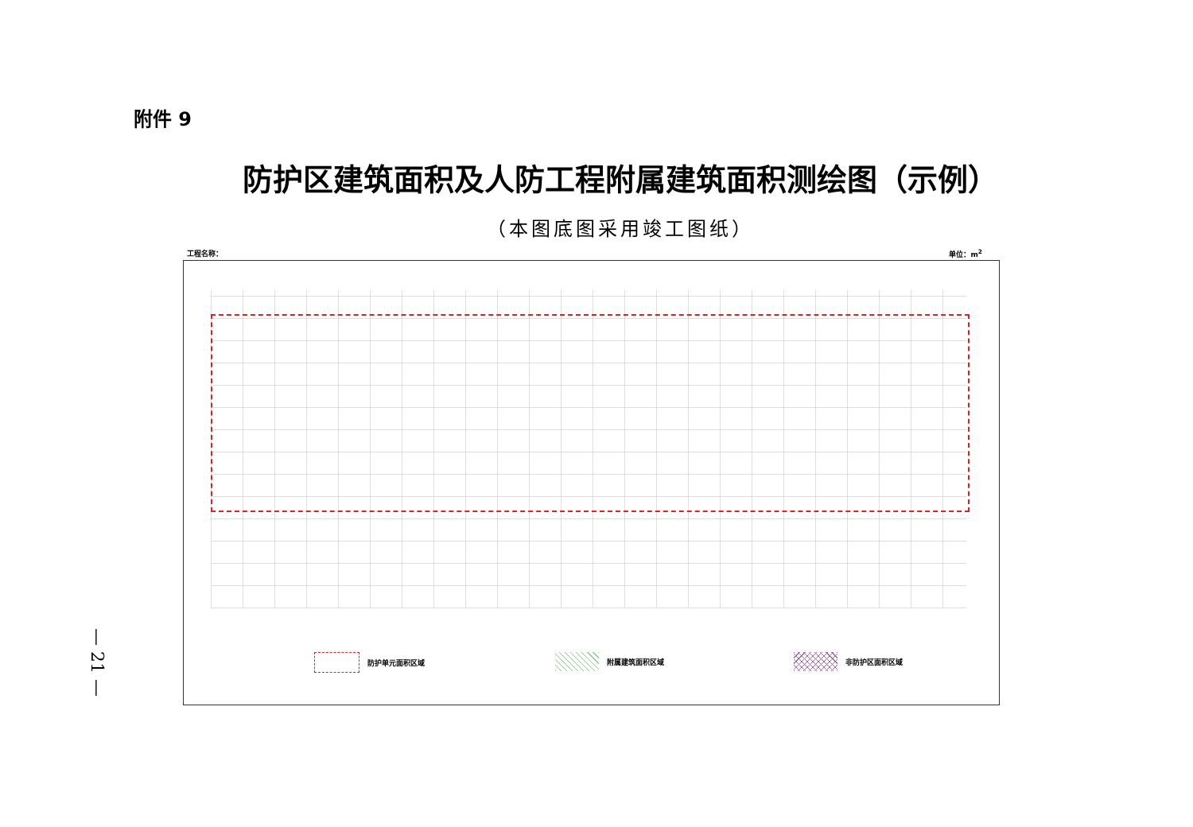附件 9
防护区建筑面积及人防工程附属建筑面积测绘图（示例）
（本图底图采用竣工图纸）
工程名称： 单位：m<sup>2</sup>
防护单元面积区域 附属建筑面积区域 非防护区面积区域
— 21 —